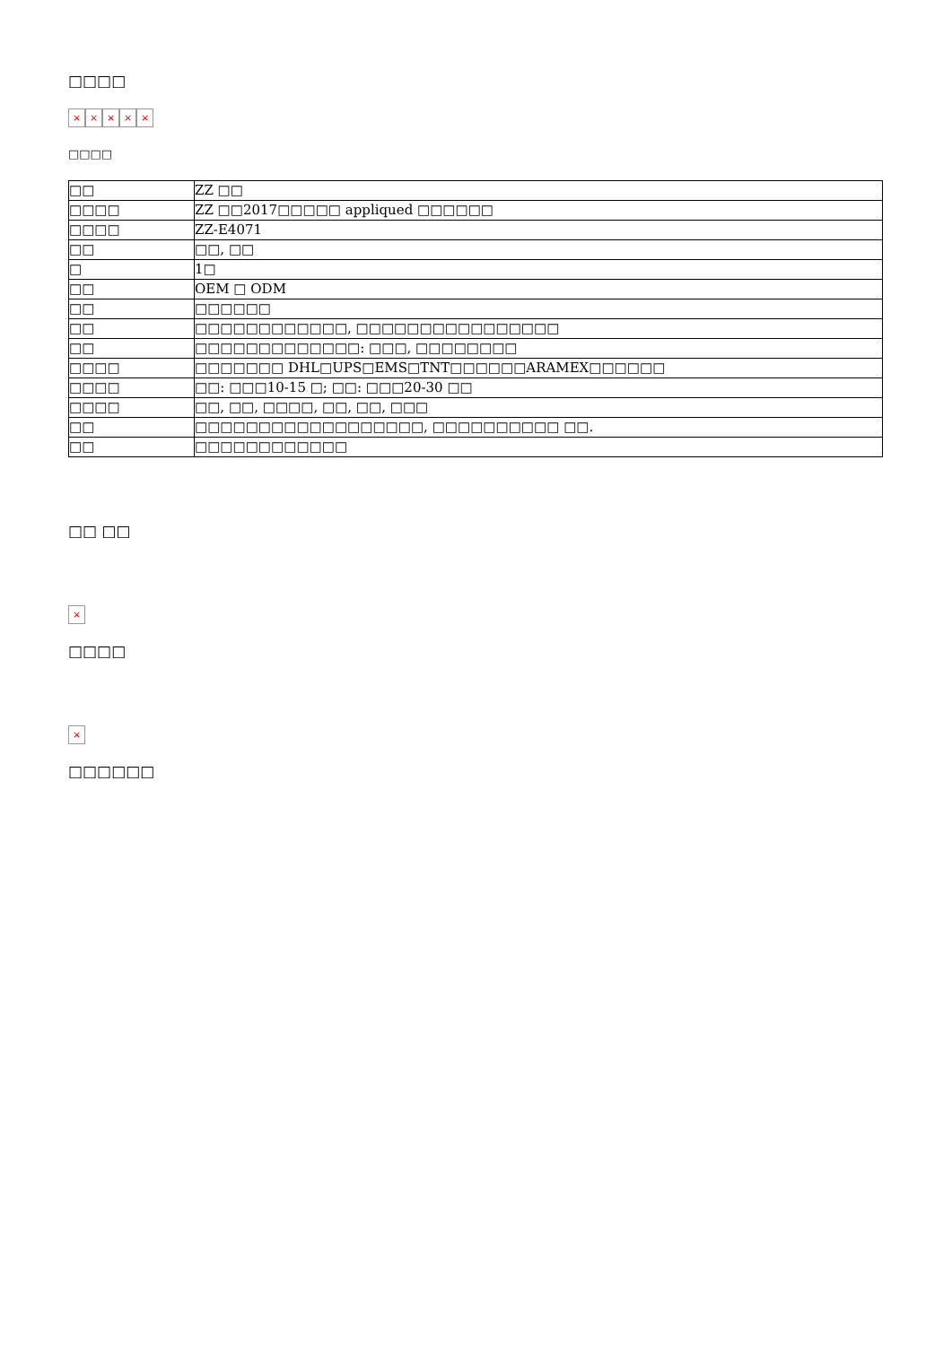□□□□
× × × × ×
□□□□
| □□ | ZZ □□ |
| □□□□ | ZZ □□2017□□□□□ appliqued □□□□□□ |
| □□□□ | ZZ-E4071 |
| □□ | □□, □□ |
| □ | 1□ |
| □□ | OEM □ ODM |
| □□ | □□□□□□ |
| □□ | □□□□□□□□□□□□, □□□□□□□□□□□□□□□□ |
| □□ | □□□□□□□□□□□□□: □□□, □□□□□□□□ |
| □□□□ | □□□□□□□ DHL□UPS□EMS□TNT□□□□□□ARAMEX□□□□□□ |
| □□□□ | □□: □□□10-15 □; □□: □□□20-30 □□ |
| □□□□ | □□, □□, □□□□, □□, □□, □□□ |
| □□ | □□□□□□□□□□□□□□□□□□, □□□□□□□□□□ □□. |
| □□ | □□□□□□□□□□□□ |
□□ □□
×
□□□□
×
□□□□□□